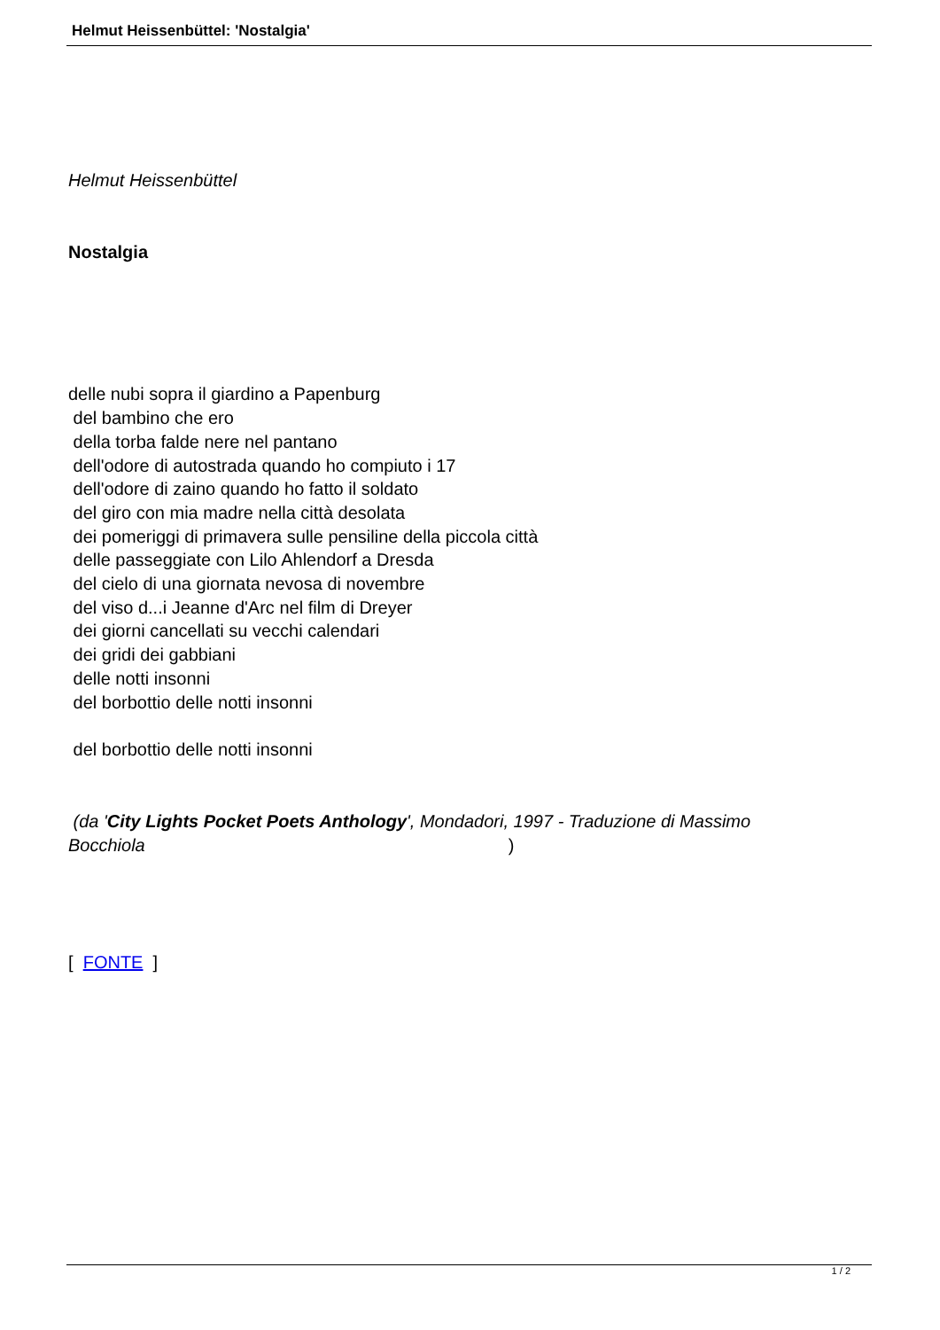Helmut Heissenbüttel: 'Nostalgia'
Helmut Heissenbüttel
Nostalgia
delle nubi sopra il giardino a Papenburg
del bambino che ero
della torba falde nere nel pantano
dell'odore di autostrada quando ho compiuto i 17
dell'odore di zaino quando ho fatto il soldato
del giro con mia madre nella città desolata
dei pomeriggi di primavera sulle pensiline della piccola città
delle passeggiate con Lilo Ahlendorf a Dresda
del cielo di una giornata nevosa di novembre
del viso d...i Jeanne d'Arc nel film di Dreyer
dei giorni cancellati su vecchi calendari
dei gridi dei gabbiani
delle notti insonni
del borbottio delle notti insonni
del borbottio delle notti insonni
(da 'City Lights Pocket Poets Anthology', Mondadori, 1997 - Traduzione di Massimo Bocchiola)
[ FONTE ]
1 / 2